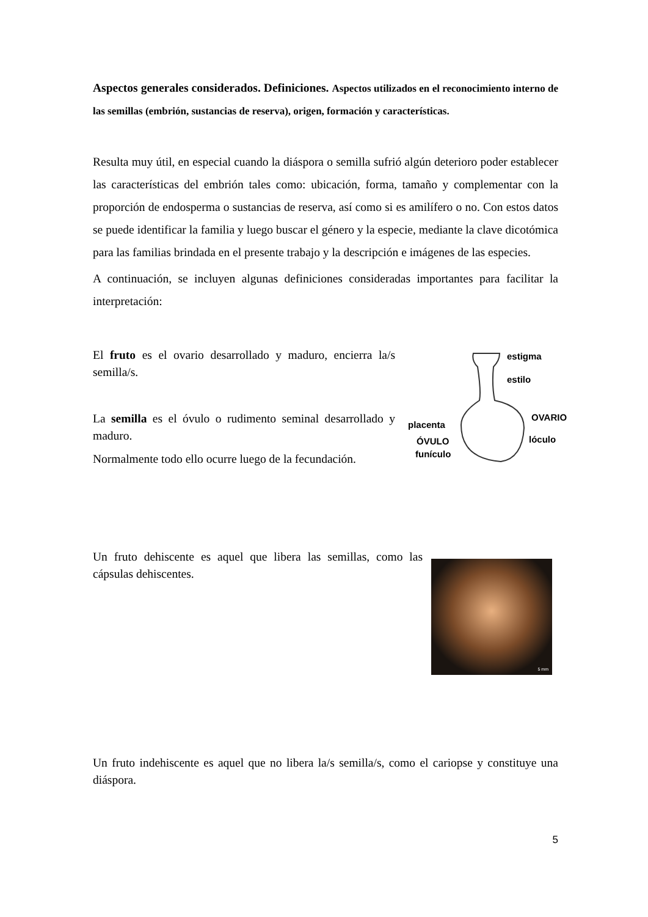Aspectos generales considerados. Definiciones. Aspectos utilizados en el reconocimiento interno de las semillas (embrión, sustancias de reserva), origen, formación y características.
Resulta muy útil, en especial cuando la diáspora o semilla sufrió algún deterioro poder establecer las características del embrión tales como: ubicación, forma, tamaño y complementar con la proporción de endosperma o sustancias de reserva, así como si es amilífero o no. Con estos datos se puede identificar la familia y luego buscar el género y la especie, mediante la clave dicotómica para las familias brindada en el presente trabajo y la descripción e imágenes de las especies.
A continuación, se incluyen algunas definiciones consideradas importantes para facilitar la interpretación:
El fruto es el ovario desarrollado y maduro, encierra la/s semilla/s.
La semilla es el óvulo o rudimento seminal desarrollado y maduro.
Normalmente todo ello ocurre luego de la fecundación.
estigma
estilo
OVARIO
placenta
ÓVULO lóculo
funículo
Un fruto dehiscente es aquel que libera las semillas, como las cápsulas dehiscentes.
5 mm
Un fruto indehiscente es aquel que no libera la/s semilla/s, como el cariopse y constituye una diáspora.
5